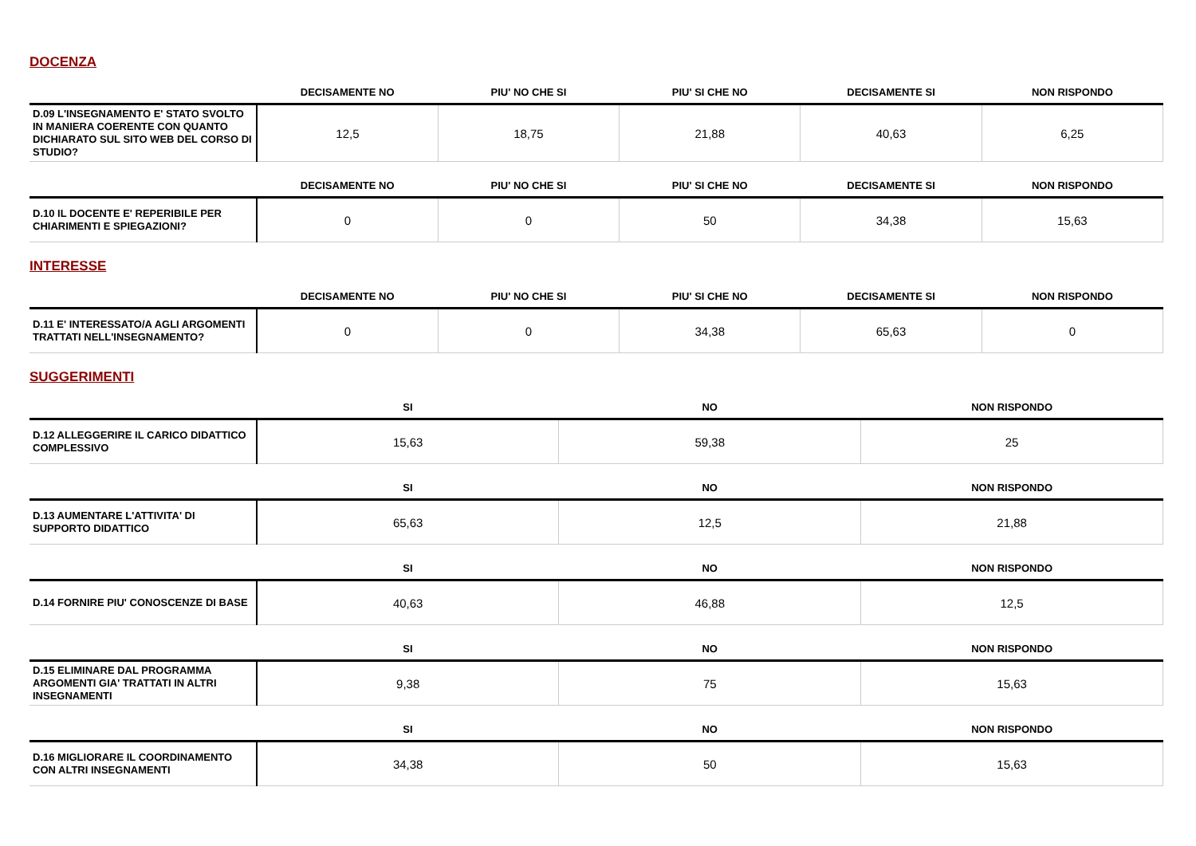DOCENZA
| | DECISAMENTE NO | PIU' NO CHE SI | PIU' SI CHE NO | DECISAMENTE SI | NON RISPONDO |
| --- | --- | --- | --- | --- | --- |
| D.09 L'INSEGNAMENTO E' STATO SVOLTO IN MANIERA COERENTE CON QUANTO DICHIARATO SUL SITO WEB DEL CORSO DI STUDIO? | 12,5 | 18,75 | 21,88 | 40,63 | 6,25 |
| | DECISAMENTE NO | PIU' NO CHE SI | PIU' SI CHE NO | DECISAMENTE SI | NON RISPONDO |
| --- | --- | --- | --- | --- | --- |
| D.10 IL DOCENTE E' REPERIBILE PER CHIARIMENTI E SPIEGAZIONI? | 0 | 0 | 50 | 34,38 | 15,63 |
INTERESSE
| | DECISAMENTE NO | PIU' NO CHE SI | PIU' SI CHE NO | DECISAMENTE SI | NON RISPONDO |
| --- | --- | --- | --- | --- | --- |
| D.11 E' INTERESSATO/A AGLI ARGOMENTI TRATTATI NELL'INSEGNAMENTO? | 0 | 0 | 34,38 | 65,63 | 0 |
SUGGERIMENTI
| | SI | NO | NON RISPONDO |
| --- | --- | --- | --- |
| D.12 ALLEGGERIRE IL CARICO DIDATTICO COMPLESSIVO | 15,63 | 59,38 | 25 |
| | SI | NO | NON RISPONDO |
| --- | --- | --- | --- |
| D.13 AUMENTARE L'ATTIVITA' DI SUPPORTO DIDATTICO | 65,63 | 12,5 | 21,88 |
| | SI | NO | NON RISPONDO |
| --- | --- | --- | --- |
| D.14 FORNIRE PIU' CONOSCENZE DI BASE | 40,63 | 46,88 | 12,5 |
| | SI | NO | NON RISPONDO |
| --- | --- | --- | --- |
| D.15 ELIMINARE DAL PROGRAMMA ARGOMENTI GIA' TRATTATI IN ALTRI INSEGNAMENTI | 9,38 | 75 | 15,63 |
| | SI | NO | NON RISPONDO |
| --- | --- | --- | --- |
| D.16 MIGLIORARE IL COORDINAMENTO CON ALTRI INSEGNAMENTI | 34,38 | 50 | 15,63 |